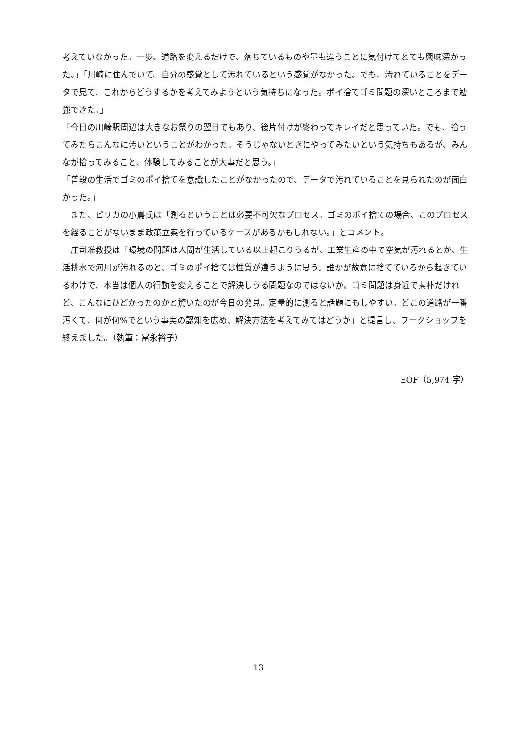考えていなかった。一歩、道路を変えるだけで、落ちているものや量も違うことに気付けてとても興味深かった。」「川崎に住んでいて、自分の感覚として汚れているという感覚がなかった。でも、汚れていることをデータで見て、これからどうするかを考えてみようという気持ちになった。ポイ捨てゴミ問題の深いところまで勉強できた。」
「今日の川崎駅周辺は大きなお祭りの翌日でもあり、後片付けが終わってキレイだと思っていた。でも、拾ってみたらこんなに汚いということがわかった。そうじゃないときにやってみたいという気持ちもあるが、みんなが拾ってみること、体験してみることが大事だと思う。」
「普段の生活でゴミのポイ捨てを意識したことがなかったので、データで汚れていることを見られたのが面白かった。」
また、ピリカの小嶌氏は「測るということは必要不可欠なプロセス。ゴミのポイ捨ての場合、このプロセスを経ることがないまま政策立案を行っているケースがあるかもしれない。」とコメント。
庄司准教授は「環境の問題は人間が生活している以上起こりうるが、工業生産の中で空気が汚れるとか、生活排水で河川が汚れるのと、ゴミのポイ捨ては性質が違うように思う。誰かが故意に捨てているから起きているわけで、本当は個人の行動を変えることで解決しうる問題なのではないか。ゴミ問題は身近で素朴だけれど、こんなにひどかったのかと驚いたのが今日の発見。定量的に測ると話題にもしやすい。どこの道路が一番汚くて、何が何%でという事実の認知を広め、解決方法を考えてみてはどうか」と提言し、ワークショップを終えました。（執筆：冨永裕子）
EOF（5,974 字）
13